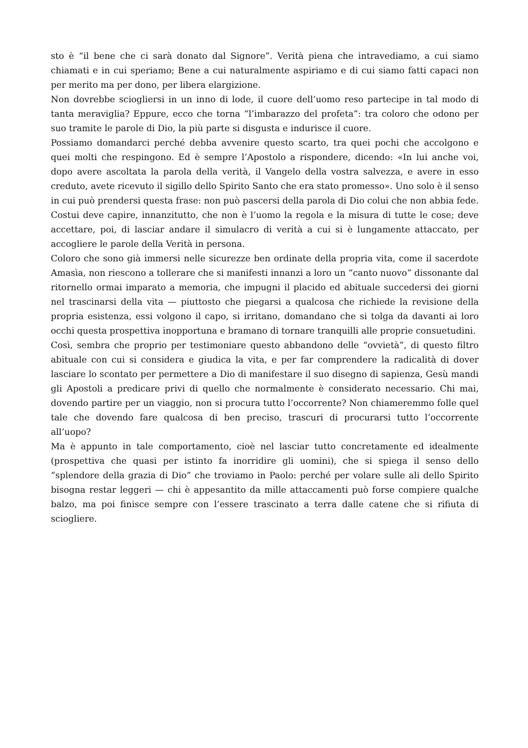sto è “il bene che ci sarà donato dal Signore”. Verità piena che intravediamo, a cui siamo chiamati e in cui speriamo; Bene a cui naturalmente aspiriamo e di cui siamo fatti capaci non per merito ma per dono, per libera elargizione.
Non dovrebbe sciogliersi in un inno di lode, il cuore dell’uomo reso partecipe in tal modo di tanta meraviglia? Eppure, ecco che torna “l’imbarazzo del profeta”: tra coloro che odono per suo tramite le parole di Dio, la più parte si disgusta e indurisce il cuore.
Possiamo domandarci perché debba avvenire questo scarto, tra quei pochi che accolgono e quei molti che respingono. Ed è sempre l’Apostolo a rispondere, dicendo: «In lui anche voi, dopo avere ascoltata la parola della verità, il Vangelo della vostra salvezza, e avere in esso creduto, avete ricevuto il sigillo dello Spirito Santo che era stato promesso». Uno solo è il senso in cui può prendersi questa frase: non può pascersi della parola di Dio colui che non abbia fede. Costui deve capire, innanzitutto, che non è l’uomo la regola e la misura di tutte le cose; deve accettare, poi, di lasciar andare il simulacro di verità a cui si è lungamente attaccato, per accogliere le parole della Verità in persona.
Coloro che sono già immersi nelle sicurezze ben ordinate della propria vita, come il sacerdote Amasìa, non riescono a tollerare che si manifesti innanzi a loro un “canto nuovo” dissonante dal ritornello ormai imparato a memoria, che impugni il placido ed abituale succedersi dei giorni nel trascinarsi della vita — piuttosto che piegarsi a qualcosa che richiede la revisione della propria esistenza, essi volgono il capo, si irritano, domandano che si tolga da davanti ai loro occhi questa prospettiva inopportuna e bramano di tornare tranquilli alle proprie consuetudini.
Così, sembra che proprio per testimoniare questo abbandono delle “ovvietà”, di questo filtro abituale con cui si considera e giudica la vita, e per far comprendere la radicalità di dover lasciare lo scontato per permettere a Dio di manifestare il suo disegno di sapienza, Gesù mandi gli Apostoli a predicare privi di quello che normalmente è considerato necessario. Chi mai, dovendo partire per un viaggio, non si procura tutto l’occorrente? Non chiameremmo folle quel tale che dovendo fare qualcosa di ben preciso, trascuri di procurarsi tutto l’occorrente all’uopo?
Ma è appunto in tale comportamento, cioè nel lasciar tutto concretamente ed idealmente (prospettiva che quasi per istinto fa inorridire gli uomini), che si spiega il senso dello “splendore della grazia di Dio” che troviamo in Paolo: perché per volare sulle ali dello Spirito bisogna restar leggeri — chi è appesantito da mille attaccamenti può forse compiere qualche balzo, ma poi finisce sempre con l’essere trascinato a terra dalle catene che si rifiuta di sciogliere.